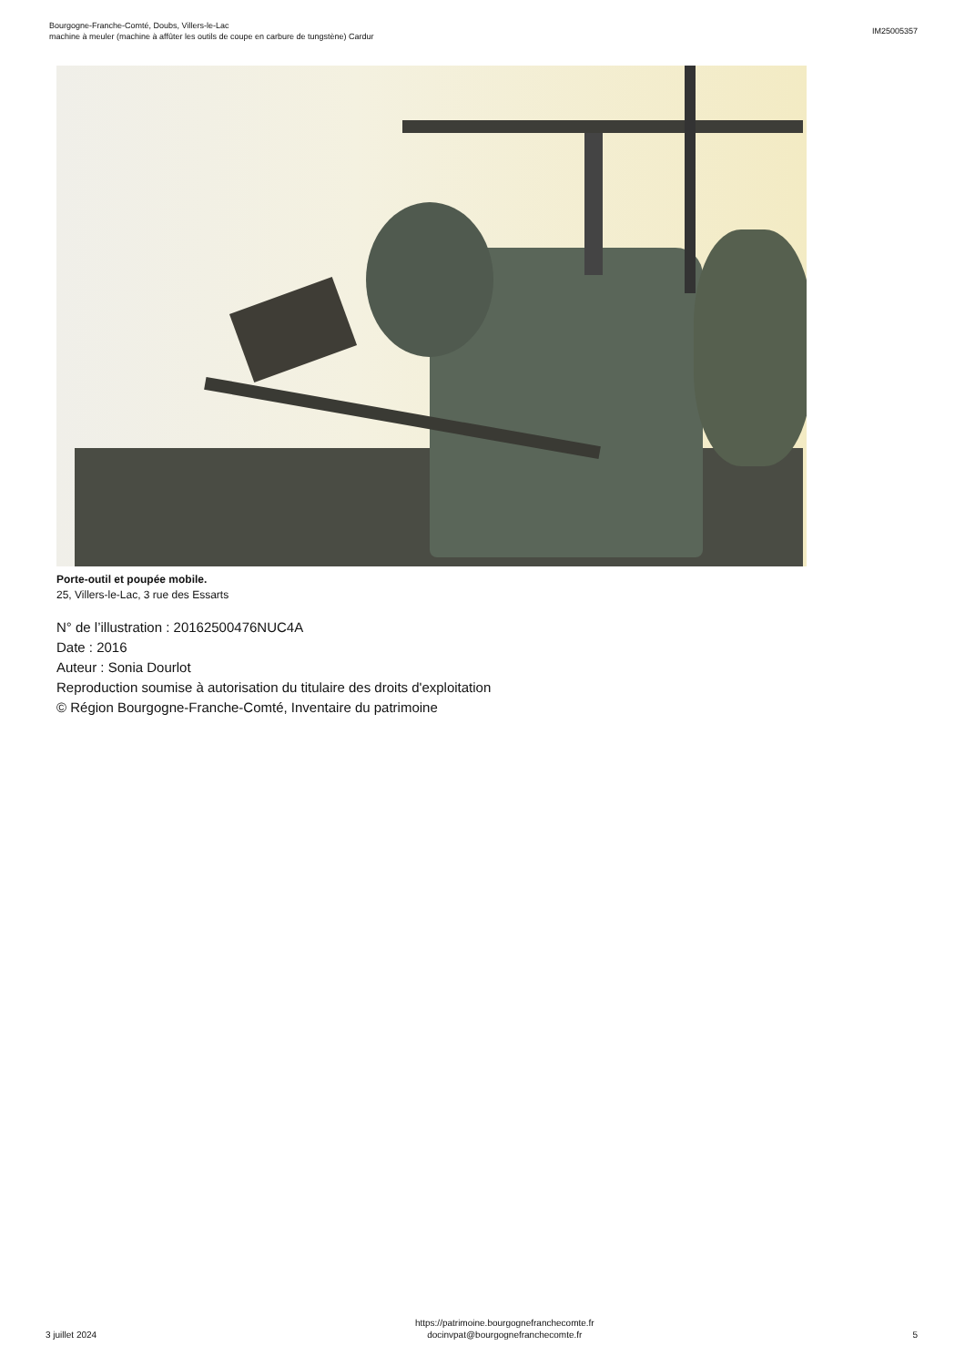Bourgogne-Franche-Comté, Doubs, Villers-le-Lac
machine à meuler (machine à affûter les outils de coupe en carbure de tungstène) Cardur
IM25005357
Porte-outil et poupée mobile.
25, Villers-le-Lac, 3 rue des Essarts
N° de l’illustration : 20162500476NUC4A
Date : 2016
Auteur : Sonia Dourlot
Reproduction soumise à autorisation du titulaire des droits d'exploitation
© Région Bourgogne-Franche-Comté, Inventaire du patrimoine
3 juillet 2024
https://patrimoine.bourgognefranchecomte.fr
docinvpat@bourgognefranchecomte.fr
5